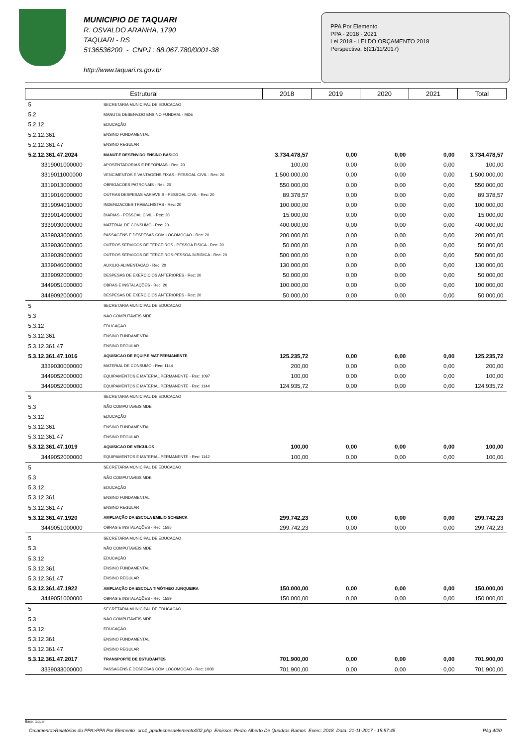MUNICIPIO DE TAQUARI
R. OSVALDO ARANHA, 1790
TAQUARI - RS
5136536200 - CNPJ : 88.067.780/0001-38
http://www.taquari.rs.gov.br
PPA Por Elemento
PPA - 2018 - 2021
Lei 2018 - LEI DO ORÇAMENTO 2018
Perspectiva: 6(21/11/2017)
| Estrutural | | 2018 | 2019 | 2020 | 2021 | Total |
| --- | --- | --- | --- | --- | --- | --- |
| 5 | SECRETARIA MUNICIPAL DE EDUCACAO | | | | | |
| 5.2 | MANUT.E DESENV.DO ENSINO FUNDAM. - MDE | | | | | |
| 5.2.12 | EDUCAÇÃO | | | | | |
| 5.2.12.361 | ENSINO FUNDAMENTAL | | | | | |
| 5.2.12.361.47 | ENSINO REGULAR | | | | | |
| 5.2.12.361.47.2024 | MANUT.E DESENV.DO ENSINO BASICO | 3.734.478,57 | 0,00 | 0,00 | 0,00 | 3.734.478,57 |
| 3319001000000 | APOSENTADORIAS E REFORMAS - Rec: 20 | 100,00 | 0,00 | 0,00 | 0,00 | 100,00 |
| 3319011000000 | VENCIMENTOS E VANTAGENS FIXAS - PESSOAL CIVIL - Rec: 20 | 1.500.000,00 | 0,00 | 0,00 | 0,00 | 1.500.000,00 |
| 3319013000000 | OBRIGACOES PATRONAIS - Rec: 20 | 550.000,00 | 0,00 | 0,00 | 0,00 | 550.000,00 |
| 3319016000000 | OUTRAS DESPESAS VARIAVEIS - PESSOAL CIVIL - Rec: 20 | 89.378,57 | 0,00 | 0,00 | 0,00 | 89.378,57 |
| 3319094010000 | INDENIZACOES TRABALHISTAS - Rec: 20 | 100.000,00 | 0,00 | 0,00 | 0,00 | 100.000,00 |
| 3339014000000 | DIARIAS - PESSOAL CIVIL - Rec: 20 | 15.000,00 | 0,00 | 0,00 | 0,00 | 15.000,00 |
| 3339030000000 | MATERIAL DE CONSUMO - Rec: 20 | 400.000,00 | 0,00 | 0,00 | 0,00 | 400.000,00 |
| 3339033000000 | PASSAGENS E DESPESAS COM LOCOMOCAO - Rec: 20 | 200.000,00 | 0,00 | 0,00 | 0,00 | 200.000,00 |
| 3339036000000 | OUTROS SERVICOS DE TERCEIROS - PESSOA FISICA - Rec: 20 | 50.000,00 | 0,00 | 0,00 | 0,00 | 50.000,00 |
| 3339039000000 | OUTROS SERVICOS DE TERCEIROS-PESSOA JURIDICA - Rec: 20 | 500.000,00 | 0,00 | 0,00 | 0,00 | 500.000,00 |
| 3339046000000 | AUXILIO-ALIMENTACAO - Rec: 20 | 130.000,00 | 0,00 | 0,00 | 0,00 | 130.000,00 |
| 3339092000000 | DESPESAS DE EXERCICIOS ANTERIORES - Rec: 20 | 50.000,00 | 0,00 | 0,00 | 0,00 | 50.000,00 |
| 3449051000000 | OBRAS E INSTALAÇÕES - Rec: 20 | 100.000,00 | 0,00 | 0,00 | 0,00 | 100.000,00 |
| 3449092000000 | DESPESAS DE EXERCICIOS ANTERIORES - Rec: 20 | 50.000,00 | 0,00 | 0,00 | 0,00 | 50.000,00 |
| 5 | SECRETARIA MUNICIPAL DE EDUCACAO | | | | | |
| 5.3 | NÃO COMPUTAVEIS MDE | | | | | |
| 5.3.12 | EDUCAÇÃO | | | | | |
| 5.3.12.361 | ENSINO FUNDAMENTAL | | | | | |
| 5.3.12.361.47 | ENSINO REGULAR | | | | | |
| 5.3.12.361.47.1016 | AQUISICAO DE EQUIP.E MAT.PERMANENTE | 125.235,72 | 0,00 | 0,00 | 0,00 | 125.235,72 |
| 3339030000000 | MATERIAL DE CONSUMO - Rec: 1144 | 200,00 | 0,00 | 0,00 | 0,00 | 200,00 |
| 3449052000000 | EQUIPAMENTOS E MATERIAL PERMANENTE - Rec: 1097 | 100,00 | 0,00 | 0,00 | 0,00 | 100,00 |
| 3449052000000 | EQUIPAMENTOS E MATERIAL PERMANENTE - Rec: 1144 | 124.935,72 | 0,00 | 0,00 | 0,00 | 124.935,72 |
| 5 | SECRETARIA MUNICIPAL DE EDUCACAO | | | | | |
| 5.3 | NÃO COMPUTAVEIS MDE | | | | | |
| 5.3.12 | EDUCAÇÃO | | | | | |
| 5.3.12.361 | ENSINO FUNDAMENTAL | | | | | |
| 5.3.12.361.47 | ENSINO REGULAR | | | | | |
| 5.3.12.361.47.1019 | AQUISICAO DE VEICULOS | 100,00 | 0,00 | 0,00 | 0,00 | 100,00 |
| 3449052000000 | EQUIPAMENTOS E MATERIAL PERMANENTE - Rec: 1142 | 100,00 | 0,00 | 0,00 | 0,00 | 100,00 |
| 5 | SECRETARIA MUNICIPAL DE EDUCACAO | | | | | |
| 5.3 | NÃO COMPUTAVEIS MDE | | | | | |
| 5.3.12 | EDUCAÇÃO | | | | | |
| 5.3.12.361 | ENSINO FUNDAMENTAL | | | | | |
| 5.3.12.361.47 | ENSINO REGULAR | | | | | |
| 5.3.12.361.47.1920 | AMPLIAÇÃO DA ESCOLA EMILIO SCHENCK | 299.742,23 | 0,00 | 0,00 | 0,00 | 299.742,23 |
| 3449051000000 | OBRAS E INSTALAÇÕES - Rec: 1585 | 299.742,23 | 0,00 | 0,00 | 0,00 | 299.742,23 |
| 5 | SECRETARIA MUNICIPAL DE EDUCACAO | | | | | |
| 5.3 | NÃO COMPUTAVEIS MDE | | | | | |
| 5.3.12 | EDUCAÇÃO | | | | | |
| 5.3.12.361 | ENSINO FUNDAMENTAL | | | | | |
| 5.3.12.361.47 | ENSINO REGULAR | | | | | |
| 5.3.12.361.47.1922 | AMPLIAÇÃO DA ESCOLA TIMÓTHEO JUNQUEIRA | 150.000,00 | 0,00 | 0,00 | 0,00 | 150.000,00 |
| 3449051000000 | OBRAS E INSTALAÇÕES - Rec: 1589 | 150.000,00 | 0,00 | 0,00 | 0,00 | 150.000,00 |
| 5 | SECRETARIA MUNICIPAL DE EDUCACAO | | | | | |
| 5.3 | NÃO COMPUTAVEIS MDE | | | | | |
| 5.3.12 | EDUCAÇÃO | | | | | |
| 5.3.12.361 | ENSINO FUNDAMENTAL | | | | | |
| 5.3.12.361.47 | ENSINO REGULAR | | | | | |
| 5.3.12.361.47.2017 | TRANSPORTE DE ESTUDANTES | 701.900,00 | 0,00 | 0,00 | 0,00 | 701.900,00 |
| 3339033000000 | PASSAGENS E DESPESAS COM LOCOMOCAO - Rec: 1008 | 701.900,00 | 0,00 | 0,00 | 0,00 | 701.900,00 |
Base: taquari
Orcamento>Relatórios do PPA>PPA Por Elemento orc4_ppadespesaelemento002.php Emissor: Pedro Alberto De Quadros Ramos Exerc: 2018 Data: 21-11-2017 - 15:57:45 Pág 4/20